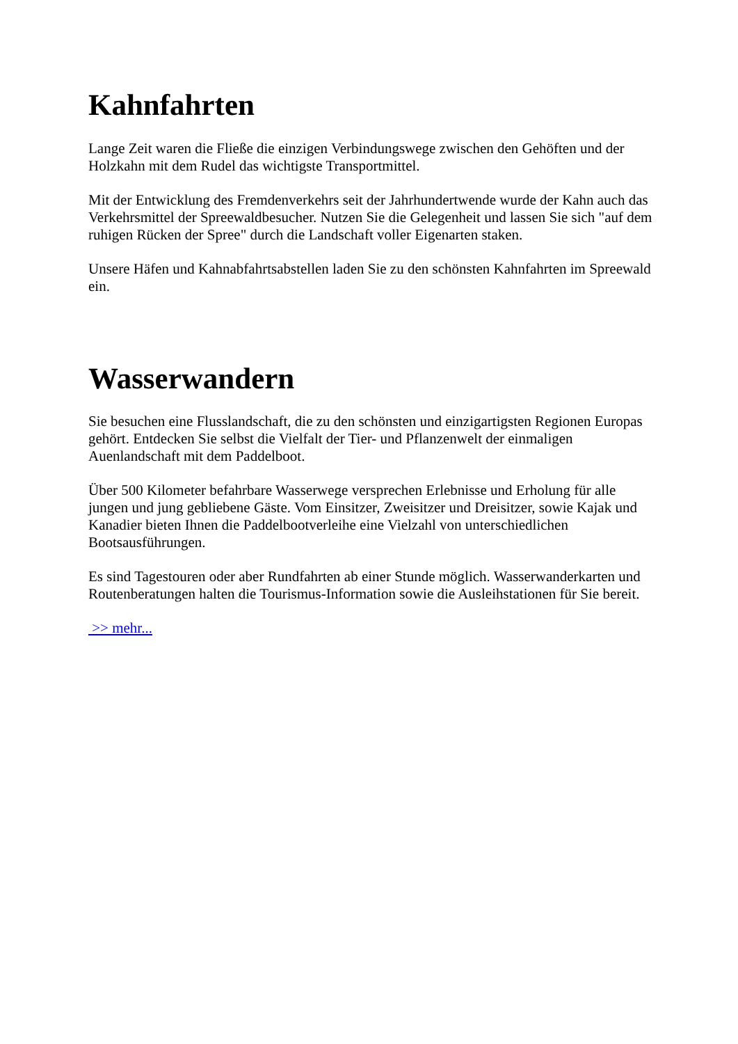Kahnfahrten
Lange Zeit waren die Fließe die einzigen Verbindungswege zwischen den Gehöften und der Holzkahn mit dem Rudel das wichtigste Transportmittel.
Mit der Entwicklung des Fremdenverkehrs seit der Jahrhundertwende wurde der Kahn auch das Verkehrsmittel der Spreewaldbesucher. Nutzen Sie die Gelegenheit und lassen Sie sich "auf dem ruhigen Rücken der Spree" durch die Landschaft voller Eigenarten staken.
Unsere Häfen und Kahnabfahrtsabstellen laden Sie zu den schönsten Kahnfahrten im Spreewald ein.
Wasserwandern
Sie besuchen eine Flusslandschaft, die zu den schönsten und einzigartigsten Regionen Europas gehört. Entdecken Sie selbst die Vielfalt der Tier- und Pflanzenwelt der einmaligen Auenlandschaft mit dem Paddelboot.
Über 500 Kilometer befahrbare Wasserwege versprechen Erlebnisse und Erholung für alle jungen und jung gebliebene Gäste. Vom Einsitzer, Zweisitzer und Dreisitzer, sowie Kajak und Kanadier bieten Ihnen die Paddelbootverleihe eine Vielzahl von unterschiedlichen Bootsausführungen.
Es sind Tagestouren oder aber Rundfahrten ab einer Stunde möglich. Wasserwanderkarten und Routenberatungen halten die Tourismus-Information sowie die Ausleihstationen für Sie bereit.
>> mehr...